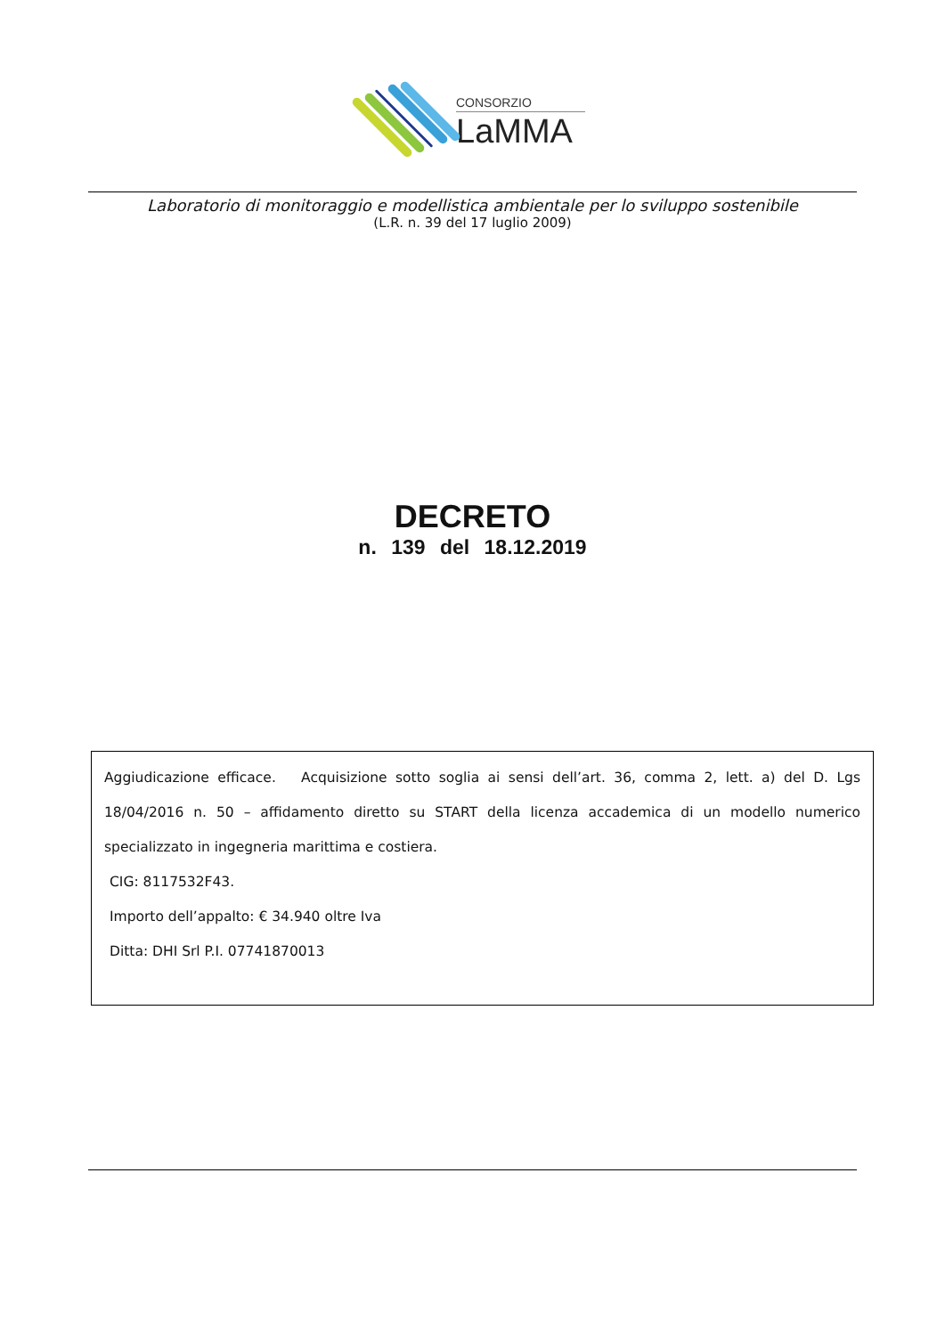CONSORZIO
LaMMA
Laboratorio di monitoraggio e modellistica ambientale per lo sviluppo sostenibile
(L.R. n. 39 del 17 luglio 2009)
DECRETO
n. 139 del 18.12.2019
Aggiudicazione efficace. Acquisizione sotto soglia ai sensi dell’art. 36, comma 2, lett. a) del D. Lgs 18/04/2016 n. 50 – affidamento diretto su START della licenza accademica di un modello numerico specializzato in ingegneria marittima e costiera.
CIG: 8117532F43.
Importo dell’appalto: € 34.940 oltre Iva
Ditta: DHI Srl P.I. 07741870013